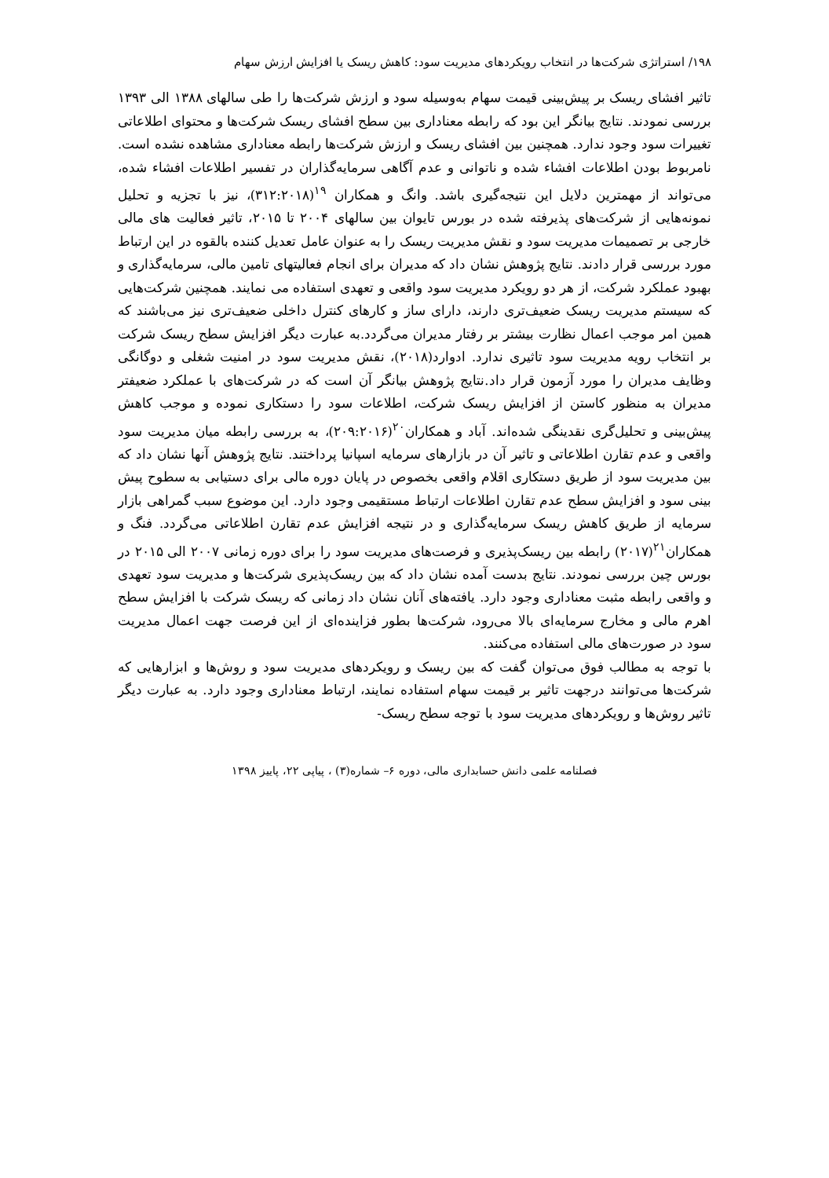۱۹۸/ استراتژی شرکت‌ها در انتخاب رویکردهای مدیریت سود: کاهش ریسک یا افزایش ارزش سهام
تاثیر افشای ریسک بر پیش‌بینی قیمت سهام به‌وسیله سود و ارزش شرکت‌ها را طی سالهای ۱۳۸۸ الی ۱۳۹۳ بررسی نمودند. نتایج بیانگر این بود که رابطه معناداری بین سطح افشای ریسک شرکت‌ها و محتوای اطلاعاتی تغییرات سود وجود ندارد. همچنین بین افشای ریسک و ارزش شرکت‌ها رابطه معناداری مشاهده نشده است. نامربوط بودن اطلاعات افشاء شده و ناتوانی و عدم آگاهی سرمایه‌گذاران در تفسیر اطلاعات افشاء شده، می‌تواند از مهمترین دلایل این نتیجه‌گیری باشد. وانگ و همکاران <sup>۱۹</sup>(۳۱۲:۲۰۱۸)، نیز با تجزیه و تحلیل نمونه‌هایی از شرکت‌های پذیرفته شده در بورس تایوان بین سالهای ۲۰۰۴ تا ۲۰۱۵، تاثیر فعالیت های مالی خارجی بر تصمیمات مدیریت سود و نقش مدیریت ریسک را به عنوان عامل تعدیل کننده بالقوه در این ارتباط مورد بررسی قرار دادند. نتایج پژوهش نشان داد که مدیران برای انجام فعالیتهای تامین مالی، سرمایه‌گذاری و بهبود عملکرد شرکت، از هر دو رویکرد مدیریت سود واقعی و تعهدی استفاده می نمایند. همچنین شرکت‌هایی که سیستم مدیریت ریسک ضعیف‌تری دارند، دارای ساز و کارهای کنترل داخلی ضعیف‌تری نیز می‌باشند که همین امر موجب اعمال نظارت بیشتر بر رفتار مدیران می‌گردد.به عبارت دیگر افزایش سطح ریسک شرکت بر انتخاب رویه مدیریت سود تاثیری ندارد. ادوارد(۲۰۱۸)، نقش مدیریت سود در امنیت شغلی و دوگانگی وظایف مدیران را مورد آزمون قرار داد.نتایج پژوهش بیانگر آن است که در شرکت‌های با عملکرد ضعیفتر مدیران به منظور کاستن از افزایش ریسک شرکت، اطلاعات سود را دستکاری نموده و موجب کاهش پیش‌بینی و تحلیل‌گری نقدینگی شده‌اند. آباد و همکاران<sup>۲۰</sup>(۲۰۹:۲۰۱۶)، به بررسی رابطه میان مدیریت سود واقعی و عدم تقارن اطلاعاتی و تاثیر آن در بازارهای سرمایه اسپانیا پرداختند. نتایج پژوهش آنها نشان داد که بین مدیریت سود از طریق دستکاری اقلام واقعی بخصوص در پایان دوره مالی برای دستیابی به سطوح پیش بینی سود و افزایش سطح عدم تقارن اطلاعات ارتباط مستقیمی وجود دارد. این موضوع سبب گمراهی بازار سرمایه از طریق کاهش ریسک سرمایه‌گذاری و در نتیجه افزایش عدم تقارن اطلاعاتی می‌گردد. فنگ و همکاران<sup>۲۱</sup>(۲۰۱۷) رابطه بین ریسک‌پذیری و فرصت‌های مدیریت سود را برای دوره زمانی ۲۰۰۷ الی ۲۰۱۵ در بورس چین بررسی نمودند. نتایج بدست آمده نشان داد که بین ریسک‌پذیری شرکت‌ها و مدیریت سود تعهدی و واقعی رابطه مثبت معناداری وجود دارد. یافته‌های آنان نشان داد زمانی که ریسک شرکت با افزایش سطح اهرم مالی و مخارج سرمایه‌ای بالا می‌رود، شرکت‌ها بطور فزاینده‌ای از این فرصت جهت اعمال مدیریت سود در صورت‌های مالی استفاده می‌کنند.
با توجه به مطالب فوق می‌توان گفت که بین ریسک و رویکردهای مدیریت سود و روش‌ها و ابزارهایی که شرکت‌ها می‌توانند درجهت تاثیر بر قیمت سهام استفاده نمایند، ارتباط معناداری وجود دارد. به عبارت دیگر تاثیر روش‌ها و رویکردهای مدیریت سود با توجه سطح ریسک-
فصلنامه علمی دانش حسابداری مالی، دوره ۶– شماره(۳) ، پیاپی ۲۲، پاییز ۱۳۹۸